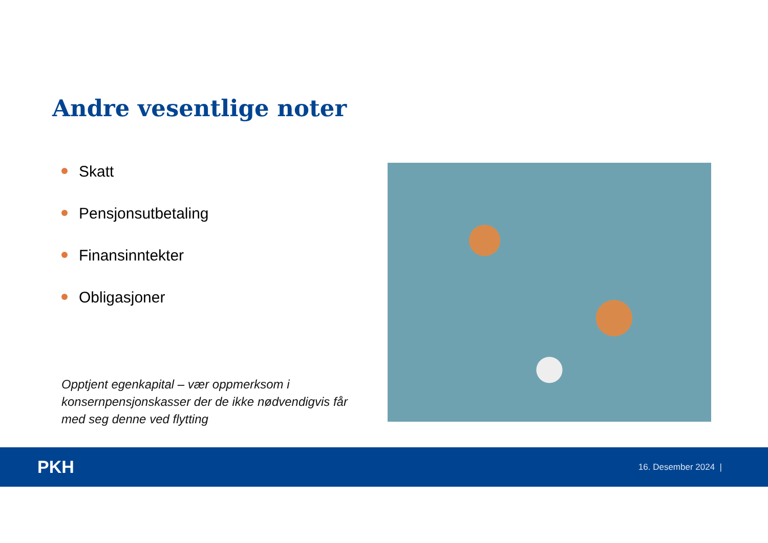Andre vesentlige noter
Skatt
Pensjonsutbetaling
Finansinntekter
Obligasjoner
Opptjent egenkapital – vær oppmerksom i konsernpensjonskasser der de ikke nødvendigvis får med seg denne ved flytting
PKH
16. Desember 2024 |